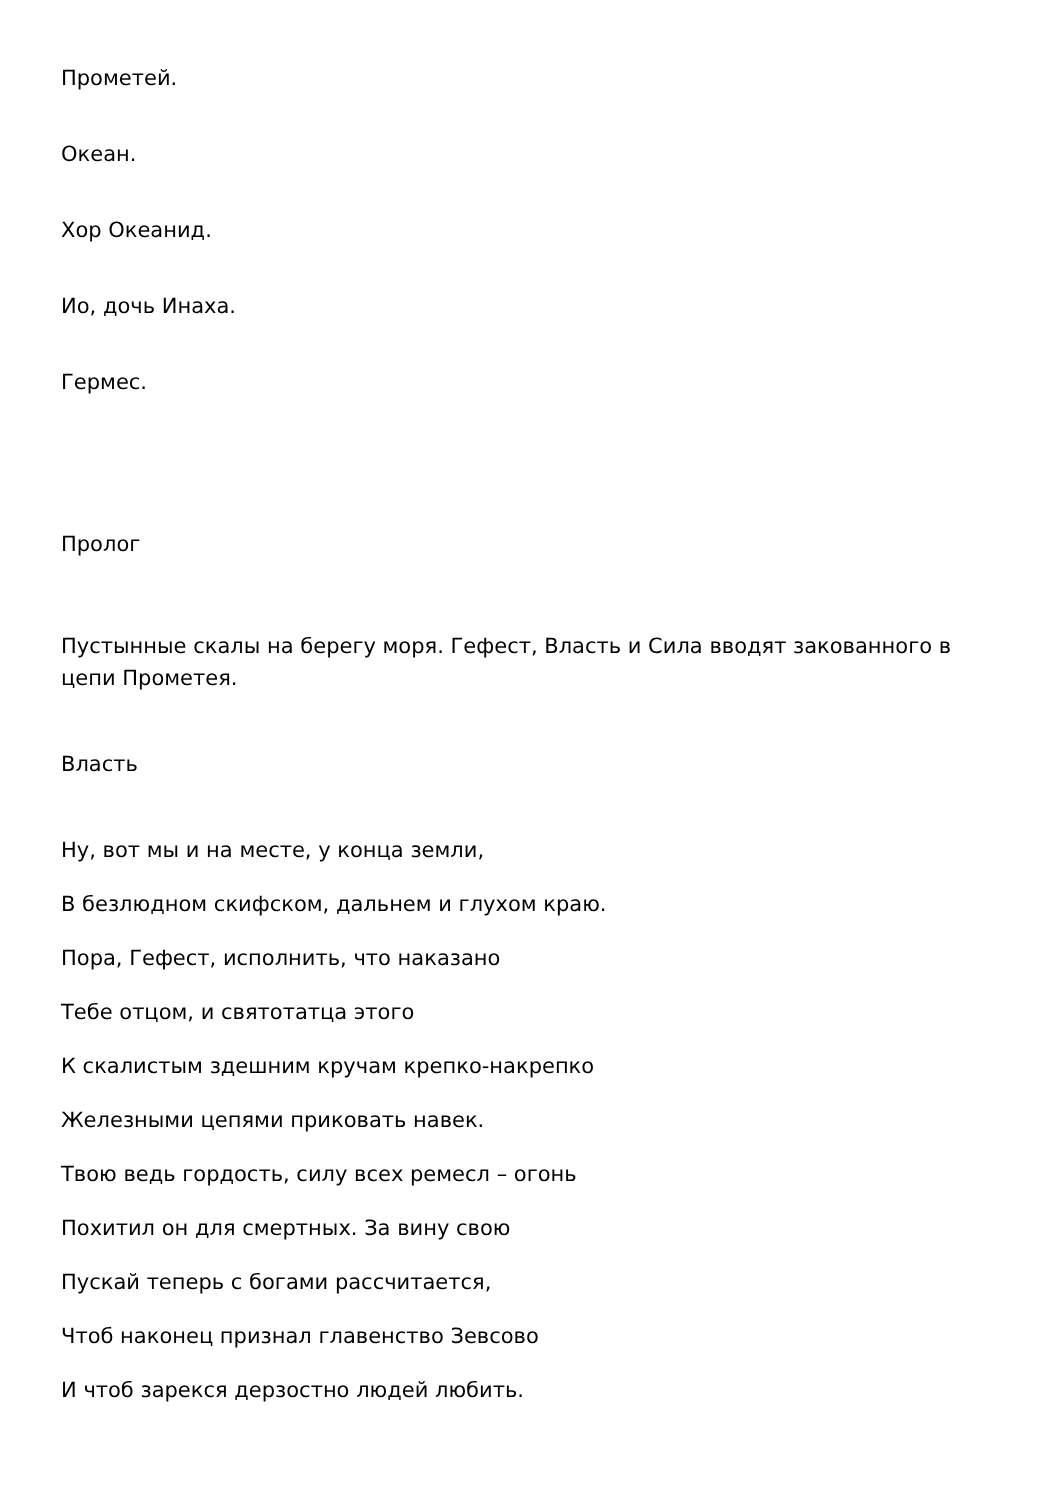Прометей.
Океан.
Хор Океанид.
Ио, дочь Инаха.
Гермес.
Пролог
Пустынные скалы на берегу моря. Гефест, Власть и Сила вводят закованного в цепи Прометея.
Власть
Ну, вот мы и на месте, у конца земли,
В безлюдном скифском, дальнем и глухом краю.
Пора, Гефест, исполнить, что наказано
Тебе отцом, и святотатца этого
К скалистым здешним кручам крепко-накрепко
Железными цепями приковать навек.
Твою ведь гордость, силу всех ремесл – огонь
Похитил он для смертных. За вину свою
Пускай теперь с богами рассчитается,
Чтоб наконец признал главенство Зевсово
И чтоб зарекся дерзостно людей любить.